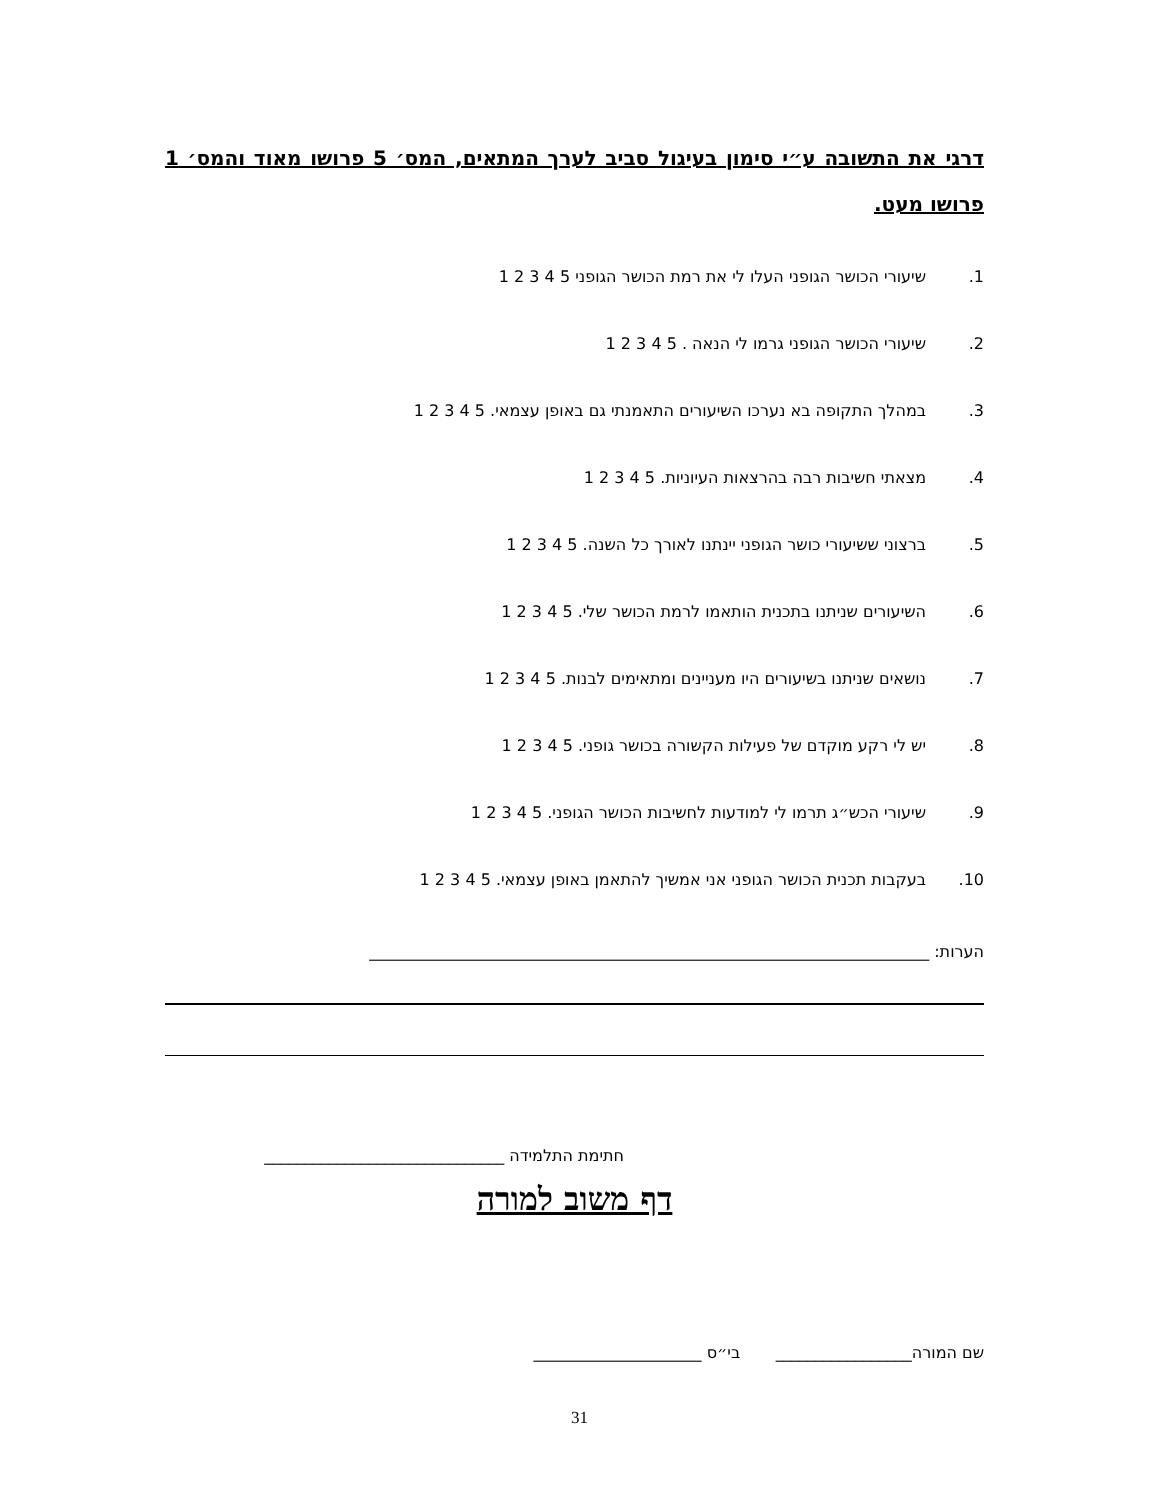דרגי את התשובה ע״י סימון בעיגול סביב לערך המתאים, המס׳ 5 פרושו מאוד והמס׳ 1 פרושו מעט.
1. שיעורי הכושר הגופני העלו לי את רמת הכושר הגופני 5 4 3 2 1
2. שיעורי הכושר הגופני גרמו לי הנאה . 5 4 3 2 1
3. במהלך התקופה בא נערכו השיעורים התאמנתי גם באופן עצמאי. 5 4 3 2 1
4. מצאתי חשיבות רבה בהרצאות העיוניות. 5 4 3 2 1
5. ברצוני ששיעורי כושר הגופני יינתנו לאורך כל השנה. 5 4 3 2 1
6. השיעורים שניתנו בתכנית הותאמו לרמת הכושר שלי. 5 4 3 2 1
7. נושאים שניתנו בשיעורים היו מעניינים ומתאימים לבנות. 5 4 3 2 1
8. יש לי רקע מוקדם של פעילות הקשורה בכושר גופני. 5 4 3 2 1
9. שיעורי הכש״ג תרמו לי למודעות לחשיבות הכושר הגופני. 5 4 3 2 1
10. בעקבות תכנית הכושר הגופני אני אמשיך להתאמן באופן עצמאי. 5 4 3 2 1
הערות: ______________________________________________________________________
חתימת התלמידה ______________________________
דף משוב למורה
שם המורה_________________ בי״ס _____________________
31